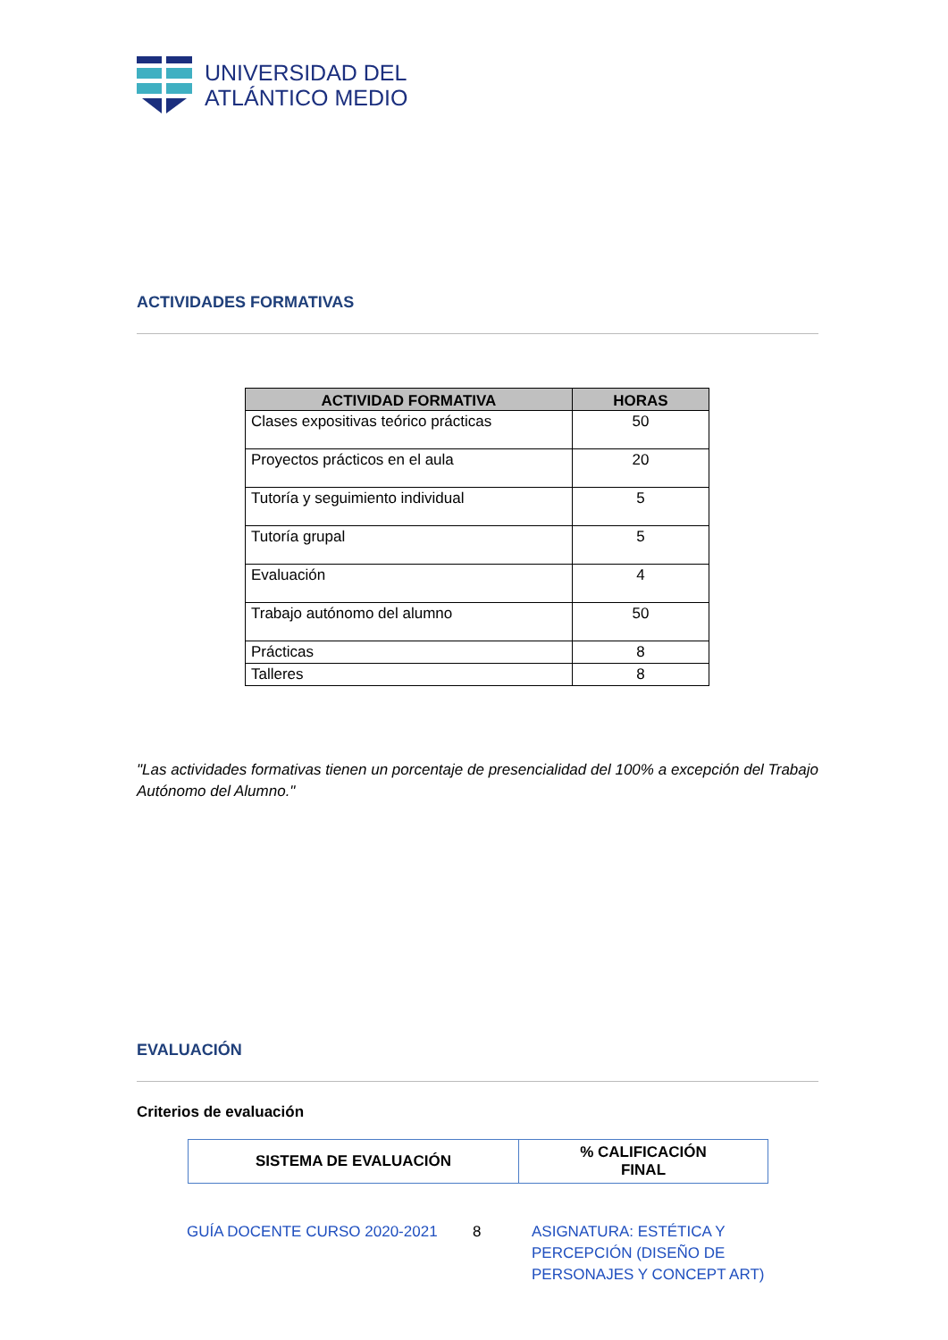UNIVERSIDAD DEL
ATLÁNTICO MEDIO
ACTIVIDADES FORMATIVAS
| ACTIVIDAD FORMATIVA | HORAS |
| --- | --- |
| Clases expositivas teórico prácticas | 50 |
| Proyectos prácticos en el aula | 20 |
| Tutoría y seguimiento individual | 5 |
| Tutoría grupal | 5 |
| Evaluación | 4 |
| Trabajo autónomo del alumno | 50 |
| Prácticas | 8 |
| Talleres | 8 |
"Las actividades formativas tienen un porcentaje de presencialidad del 100% a excepción del Trabajo Autónomo del Alumno."
EVALUACIÓN
Criterios de evaluación
| SISTEMA DE EVALUACIÓN | % CALIFICACIÓN FINAL |
| --- | --- |
GUÍA DOCENTE CURSO 2020-2021 8 ASIGNATURA: ESTÉTICA Y PERCEPCIÓN (DISEÑO DE PERSONAJES Y CONCEPT ART)